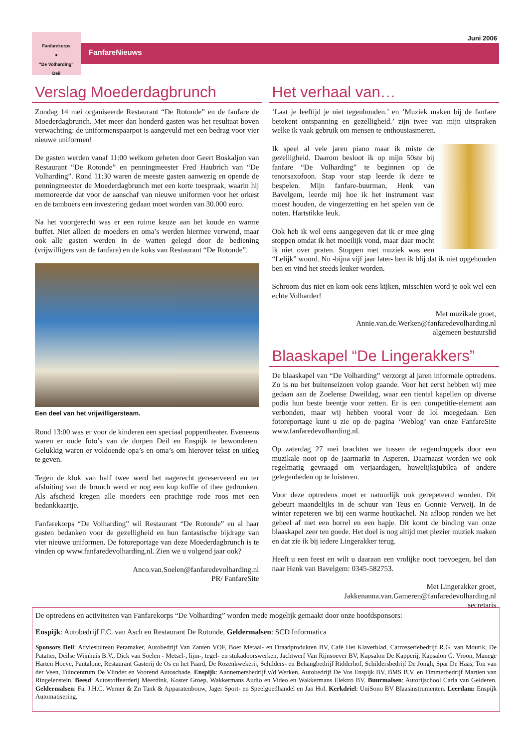Fanfarekorps
●
"De Volharding"
Deil
FanfareNieuws
Juni 2006
Verslag Moederdagbrunch
Zondag 14 mei organiseerde Restaurant “De Rotonde” en de fanfare de Moederdagbrunch. Met meer dan honderd gasten was het resultaat boven verwachting: de uniformenspaarpot is aangevuld met een bedrag voor vier nieuwe uniformen!
De gasten werden vanaf 11:00 welkom geheten door Geert Boskaljon van Restaurant “De Rotonde” en penningmeester Fred Haubrich van “De Volharding”. Rond 11:30 waren de meeste gasten aanwezig en opende de penningmeester de Moederdagbrunch met een korte toespraak, waarin hij memoreerde dat voor de aanschaf van nieuwe uniformen voor het orkest en de tamboers een investering gedaan moet worden van 30.000 euro.
Na het voorgerecht was er een ruime keuze aan het koude en warme buffet. Niet alleen de moeders en oma’s werden hiermee verwend, maar ook alle gasten werden in de watten gelegd door de bediening (vrijwilligers van de fanfare) en de koks van Restaurant “De Rotonde”.
Een deel van het vrijwilligersteam.
Rond 13:00 was er voor de kinderen een speciaal poppentheater. Eveneens waren er oude foto’s van de dorpen Deil en Enspijk te bewonderen. Gelukkig waren er voldoende opa’s en oma’s om hierover tekst en uitleg te geven.
Tegen de klok van half twee werd het nagerecht gereserveerd en ter afsluiting van de brunch werd er nog een kop koffie of thee gedronken. Als afscheid kregen alle moeders een prachtige rode roos met een bedankkaartje.
Fanfarekorps “De Volharding” wil Restaurant “De Rotonde” en al haar gasten bedanken voor de gezelligheid en hun fantastische bijdrage van vier nieuwe uniformen. De fotoreportage van deze Moederdagbrunch is te vinden op www.fanfaredevolharding.nl. Zien we u volgend jaar ook?
Anco.van.Soelen@fanfaredevolharding.nl
PR/ FanfareSite
Het verhaal van…
‘Laat je leeftijd je niet tegenhouden.’ en ’Muziek maken bij de fanfare betekent ontspanning en gezelligheid.’ zijn twee van mijn uitspraken welke ik vaak gebruik om mensen te enthousiasmeren.
Ik speel al vele jaren piano maar ik miste de gezelligheid. Daarom besloot ik op mijn 50ste bij fanfare “De Volharding” te beginnen op de tenorsaxofoon. Stap voor stap leerde ik deze te bespelen. Mijn fanfare-buurman, Henk van Bavelgem, leerde mij hoe ik het instrument vast moest houden, de vingerzetting en het spelen van de noten. Hartstikke leuk.
Ook heb ik wel eens aangegeven dat ik er mee ging stoppen omdat ik het moeilijk vond, maar daar mocht ik niet over praten. Stoppen met muziek was een “Lelijk” woord. Nu -bijna vijf jaar later- ben ik blij dat ik niet opgehouden ben en vind het steeds leuker worden.
Schroom dus niet en kom ook eens kijken, misschien word je ook wel een echte Volharder!
Met muzikale groet,
Annie.van.de.Werken@fanfaredevolharding.nl
algemeen bestuurslid
Blaaskapel “De Lingerakkers”
De blaaskapel van “De Volharding” verzorgt al jaren informele optredens. Zo is nu het buitenseizoen volop gaande. Voor het eerst hebben wij mee gedaan aan de Zoelense Dweildag, waar een tiental kapellen op diverse podia hun beste beentje voor zetten. Er is een competitie-element aan verbonden, maar wij hebben vooral voor de lol meegedaan. Een fotoreportage kunt u zie op de pagina ‘Weblog’ van onze FanfareSite www.fanfaredevolharding.nl.
Op zaterdag 27 mei brachten we tussen de regendruppels door een muzikale noot op de jaarmarkt in Asperen. Daarnaast worden we ook regelmatig gevraagd om verjaardagen, huwelijksjubilea of andere gelegenheden op te luisteren.
Voor deze optredens moet er natuurlijk ook gerepeteerd worden. Dit gebeurt maandelijks in de schuur van Teus en Gonnie Verweij. In de winter repeteren we bij een warme houtkachel. Na afloop ronden we het geheel af met een borrel en een hapje. Dit komt de binding van onze blaaskapel zeer ten goede. Het doel is nog altijd met plezier muziek maken en dat zie ik bij iedere Lingerakker terug.
Heeft u een feest en wilt u daaraan een vrolijke noot toevoegen, bel dan naar Henk van Bavelgem: 0345-582753.
Met Lingerakker groet,
Jakkenanna.van.Gameren@fanfaredevolharding.nl
secretaris
De optredens en activiteiten van Fanfarekorps “De Volharding” worden mede mogelijk gemaakt door onze hoofdsponsors:
Enspijk: Autobedrijf F.C. van Asch en Restaurant De Rotonde, Geldermalsen: SCD Informatica
Sponsors Deil: Adviesbureau Peramaker, Autobedrijf Van Zanten VOF, Boer Metaal- en Draadprodukten BV, Café Het Klaverblad, Carrosseriebedrijf R.G. van Mourik, De Patatter, Deilse Wijnhuis B.V., Dick van Soelen - Metsel-, lijm-, tegel- en stukadoorswerken, Jachtwerf Van Rijnsoever BV, Kapsalon De Kapperij, Kapsalon G. Vroon, Manege Harten Hoeve, Pantalone, Restaurant Gasterij de Os en het Paard, De Rozenkwekerij, Schilders- en Behangbedrijf Ridderhof, Schildersbedrijf De Jongh, Spar De Haas, Ton van der Veen, Tuincentrum De Vlinder en Voorend Autoschade. Enspijk: Aannemersbedrijf v/d Werken, Autobedrijf De Vos Enspijk BV, BMS B.V. en Timmerbedrijf Martien van Ringelenstein. Beesd: Autostoffeerderij Meerdink, Koster Groep, Wakkermans Audio en Video en Wakkermans Elektro BV. Buurmalsen: Autorijschool Carla van Gelderen. Geldermalsen: Fa. J.H.C. Werner & Zn Tank & Apparatenbouw, Jager Sport- en Speelgoedhandel en Jan Hol. Kerkdriel: UniSono BV Blaasinstrumenten. Leerdam: Enspijk Automatisering.